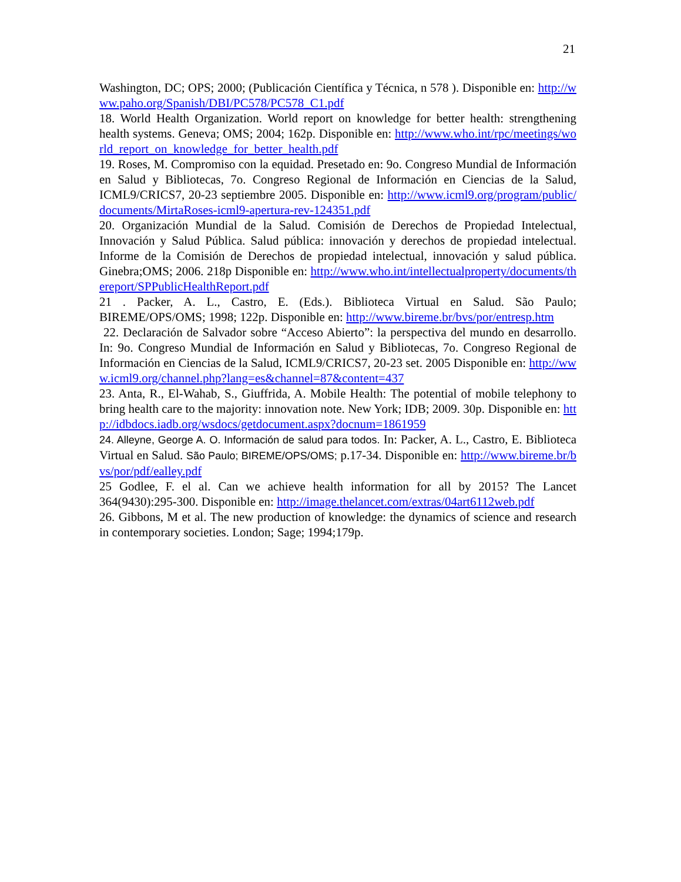21
Washington, DC; OPS; 2000; (Publicación Científica y Técnica, n 578 ). Disponible en: http://www.paho.org/Spanish/DBI/PC578/PC578_C1.pdf
18. World Health Organization. World report on knowledge for better health: strengthening health systems. Geneva; OMS; 2004; 162p. Disponible en: http://www.who.int/rpc/meetings/world_report_on_knowledge_for_better_health.pdf
19. Roses, M. Compromiso con la equidad. Presetado en: 9o. Congreso Mundial de Información en Salud y Bibliotecas, 7o. Congreso Regional de Información en Ciencias de la Salud, ICML9/CRICS7, 20-23 septiembre 2005. Disponible en: http://www.icml9.org/program/public/documents/MirtaRoses-icml9-apertura-rev-124351.pdf
20. Organización Mundial de la Salud. Comisión de Derechos de Propiedad Intelectual, Innovación y Salud Pública. Salud pública: innovación y derechos de propiedad intelectual. Informe de la Comisión de Derechos de propiedad intelectual, innovación y salud pública. Ginebra;OMS; 2006. 218p Disponible en: http://www.who.int/intellectualproperty/documents/thereport/SPPublicHealthReport.pdf
21 . Packer, A. L., Castro, E. (Eds.). Biblioteca Virtual en Salud. São Paulo; BIREME/OPS/OMS; 1998; 122p. Disponible en: http://www.bireme.br/bvs/por/entresp.htm
22. Declaración de Salvador sobre “Acceso Abierto”: la perspectiva del mundo en desarrollo. In: 9o. Congreso Mundial de Información en Salud y Bibliotecas, 7o. Congreso Regional de Información en Ciencias de la Salud, ICML9/CRICS7, 20-23 set. 2005 Disponible en: http://www.icml9.org/channel.php?lang=es&channel=87&content=437
23. Anta, R., El-Wahab, S., Giuffrida, A. Mobile Health: The potential of mobile telephony to bring health care to the majority: innovation note. New York; IDB; 2009. 30p. Disponible en: http://idbdocs.iadb.org/wsdocs/getdocument.aspx?docnum=1861959
24. Alleyne, George A. O. Información de salud para todos. In: Packer, A. L., Castro, E. Biblioteca Virtual en Salud. São Paulo; BIREME/OPS/OMS; p.17-34. Disponible en: http://www.bireme.br/bvs/por/pdf/ealley.pdf
25 Godlee, F. el al. Can we achieve health information for all by 2015? The Lancet 364(9430):295-300. Disponible en: http://image.thelancet.com/extras/04art6112web.pdf
26. Gibbons, M et al. The new production of knowledge: the dynamics of science and research in contemporary societies. London; Sage; 1994;179p.